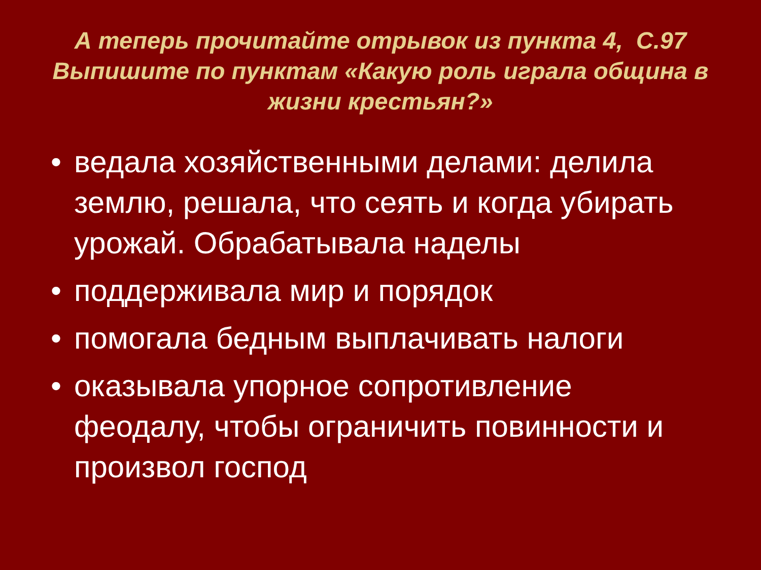А теперь прочитайте отрывок из пункта 4, С.97 Выпишите по пунктам «Какую роль играла община в жизни крестьян?»
• ведала хозяйственными делами: делила землю, решала, что сеять и когда убирать урожай. Обрабатывала наделы
• поддерживала мир и порядок
• помогала бедным выплачивать налоги
• оказывала упорное сопротивление феодалу, чтобы ограничить повинности и произвол господ